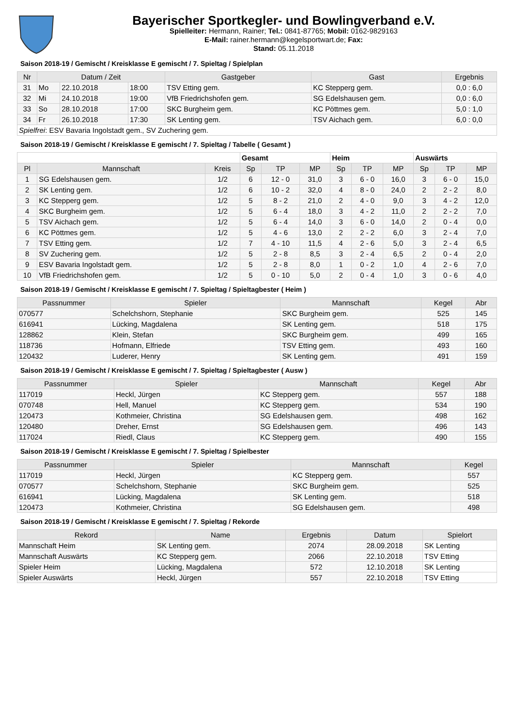Bayerischer Sportkegler- und Bowlingverband e.V.
Spielleiter: Hermann, Rainer; Tel.: 0841-87765; Mobil: 0162-9829163
E-Mail: rainer.hermann@kegelsportwart.de; Fax:
Stand: 05.11.2018
Saison 2018-19 / Gemischt / Kreisklasse E gemischt / 7. Spieltag / Spielplan
| Nr | Datum / Zeit | | | Gastgeber | Gast | Ergebnis |
| --- | --- | --- | --- | --- | --- | --- |
| 31 | Mo | 22.10.2018 | 18:00 | TSV Etting gem. | KC Stepperg gem. | 0,0 : 6,0 |
| 32 | Mi | 24.10.2018 | 19:00 | VfB Friedrichshofen gem. | SG Edelshausen gem. | 0,0 : 6,0 |
| 33 | So | 28.10.2018 | 17:00 | SKC Burgheim gem. | KC Pöttmes gem. | 5,0 : 1,0 |
| 34 | Fr | 26.10.2018 | 17:30 | SK Lenting gem. | TSV Aichach gem. | 6,0 : 0,0 |
| Spielfrei : ESV Bavaria Ingolstadt gem., SV Zuchering gem. | | | | | | |
Saison 2018-19 / Gemischt / Kreisklasse E gemischt / 7. Spieltag / Tabelle ( Gesamt )
| | | | Gesamt | | | Heim | | | Auswärts | | |
| --- | --- | --- | --- | --- | --- | --- | --- | --- | --- | --- | --- |
| Pl | Mannschaft | Kreis | Sp | TP | MP | Sp | TP | MP | Sp | TP | MP |
| 1 | SG Edelshausen gem. | 1/2 | 6 | 12 - 0 | 31,0 | 3 | 6 - 0 | 16,0 | 3 | 6 - 0 | 15,0 |
| 2 | SK Lenting gem. | 1/2 | 6 | 10 - 2 | 32,0 | 4 | 8 - 0 | 24,0 | 2 | 2 - 2 | 8,0 |
| 3 | KC Stepperg gem. | 1/2 | 5 | 8 - 2 | 21,0 | 2 | 4 - 0 | 9,0 | 3 | 4 - 2 | 12,0 |
| 4 | SKC Burgheim gem. | 1/2 | 5 | 6 - 4 | 18,0 | 3 | 4 - 2 | 11,0 | 2 | 2 - 2 | 7,0 |
| 5 | TSV Aichach gem. | 1/2 | 5 | 6 - 4 | 14,0 | 3 | 6 - 0 | 14,0 | 2 | 0 - 4 | 0,0 |
| 6 | KC Pöttmes gem. | 1/2 | 5 | 4 - 6 | 13,0 | 2 | 2 - 2 | 6,0 | 3 | 2 - 4 | 7,0 |
| 7 | TSV Etting gem. | 1/2 | 7 | 4 - 10 | 11,5 | 4 | 2 - 6 | 5,0 | 3 | 2 - 4 | 6,5 |
| 8 | SV Zuchering gem. | 1/2 | 5 | 2 - 8 | 8,5 | 3 | 2 - 4 | 6,5 | 2 | 0 - 4 | 2,0 |
| 9 | ESV Bavaria Ingolstadt gem. | 1/2 | 5 | 2 - 8 | 8,0 | 1 | 0 - 2 | 1,0 | 4 | 2 - 6 | 7,0 |
| 10 | VfB Friedrichshofen gem. | 1/2 | 5 | 0 - 10 | 5,0 | 2 | 0 - 4 | 1,0 | 3 | 0 - 6 | 4,0 |
Saison 2018-19 / Gemischt / Kreisklasse E gemischt / 7. Spieltag / Spieltagbester ( Heim )
| Passnummer | Spieler | Mannschaft | Kegel | Abr |
| --- | --- | --- | --- | --- |
| 070577 | Schelchshorn, Stephanie | SKC Burgheim gem. | 525 | 145 |
| 616941 | Lücking, Magdalena | SK Lenting gem. | 518 | 175 |
| 128862 | Klein, Stefan | SKC Burgheim gem. | 499 | 165 |
| 118736 | Hofmann, Elfriede | TSV Etting gem. | 493 | 160 |
| 120432 | Luderer, Henry | SK Lenting gem. | 491 | 159 |
Saison 2018-19 / Gemischt / Kreisklasse E gemischt / 7. Spieltag / Spieltagbester ( Ausw )
| Passnummer | Spieler | Mannschaft | Kegel | Abr |
| --- | --- | --- | --- | --- |
| 117019 | Heckl, Jürgen | KC Stepperg gem. | 557 | 188 |
| 070748 | Hell, Manuel | KC Stepperg gem. | 534 | 190 |
| 120473 | Kothmeier, Christina | SG Edelshausen gem. | 498 | 162 |
| 120480 | Dreher, Ernst | SG Edelshausen gem. | 496 | 143 |
| 117024 | Riedl, Claus | KC Stepperg gem. | 490 | 155 |
Saison 2018-19 / Gemischt / Kreisklasse E gemischt / 7. Spieltag / Spielbester
| Passnummer | Spieler | Mannschaft | Kegel |
| --- | --- | --- | --- |
| 117019 | Heckl, Jürgen | KC Stepperg gem. | 557 |
| 070577 | Schelchshorn, Stephanie | SKC Burgheim gem. | 525 |
| 616941 | Lücking, Magdalena | SK Lenting gem. | 518 |
| 120473 | Kothmeier, Christina | SG Edelshausen gem. | 498 |
Saison 2018-19 / Gemischt / Kreisklasse E gemischt / 7. Spieltag / Rekorde
| Rekord | Name | Ergebnis | Datum | Spielort |
| --- | --- | --- | --- | --- |
| Mannschaft Heim | SK Lenting gem. | 2074 | 28.09.2018 | SK Lenting |
| Mannschaft Auswärts | KC Stepperg gem. | 2066 | 22.10.2018 | TSV Etting |
| Spieler Heim | Lücking, Magdalena | 572 | 12.10.2018 | SK Lenting |
| Spieler Auswärts | Heckl, Jürgen | 557 | 22.10.2018 | TSV Etting |